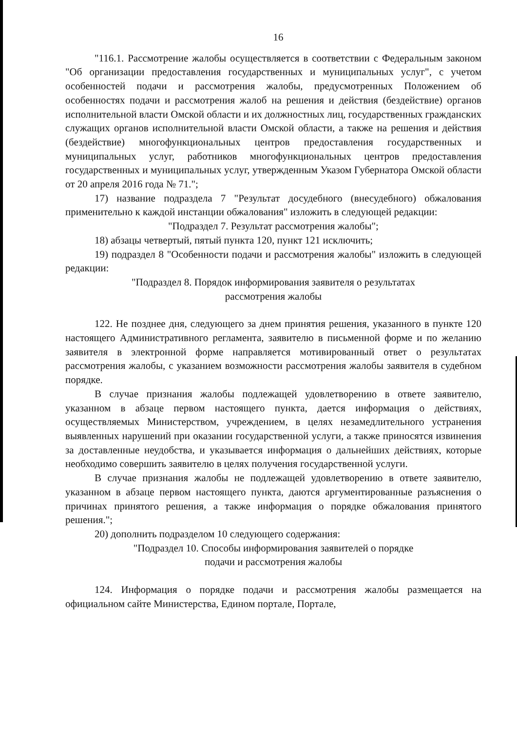16
"116.1. Рассмотрение жалобы осуществляется в соответствии с Федеральным законом "Об организации предоставления государственных и муниципальных услуг", с учетом особенностей подачи и рассмотрения жалобы, предусмотренных Положением об особенностях подачи и рассмотрения жалоб на решения и действия (бездействие) органов исполнительной власти Омской области и их должностных лиц, государственных гражданских служащих органов исполнительной власти Омской области, а также на решения и действия (бездействие) многофункциональных центров предоставления государственных и муниципальных услуг, работников многофункциональных центров предоставления государственных и муниципальных услуг, утвержденным Указом Губернатора Омской области от 20 апреля 2016 года № 71.";
17) название подраздела 7 "Результат досудебного (внесудебного) обжалования применительно к каждой инстанции обжалования" изложить в следующей редакции:
"Подраздел 7. Результат рассмотрения жалобы";
18) абзацы четвертый, пятый пункта 120, пункт 121 исключить;
19) подраздел 8 "Особенности подачи и рассмотрения жалобы" изложить в следующей редакции:
"Подраздел 8. Порядок информирования заявителя о результатах
рассмотрения жалобы
122. Не позднее дня, следующего за днем принятия решения, указанного в пункте 120 настоящего Административного регламента, заявителю в письменной форме и по желанию заявителя в электронной форме направляется мотивированный ответ о результатах рассмотрения жалобы, с указанием возможности рассмотрения жалобы заявителя в судебном порядке.
В случае признания жалобы подлежащей удовлетворению в ответе заявителю, указанном в абзаце первом настоящего пункта, дается информация о действиях, осуществляемых Министерством, учреждением, в целях незамедлительного устранения выявленных нарушений при оказании государственной услуги, а также приносятся извинения за доставленные неудобства, и указывается информация о дальнейших действиях, которые необходимо совершить заявителю в целях получения государственной услуги.
В случае признания жалобы не подлежащей удовлетворению в ответе заявителю, указанном в абзаце первом настоящего пункта, даются аргументированные разъяснения о причинах принятого решения, а также информация о порядке обжалования принятого решения.";
20) дополнить подразделом 10 следующего содержания:
"Подраздел 10. Способы информирования заявителей о порядке
подачи и рассмотрения жалобы
124. Информация о порядке подачи и рассмотрения жалобы размещается на официальном сайте Министерства, Едином портале, Портале,